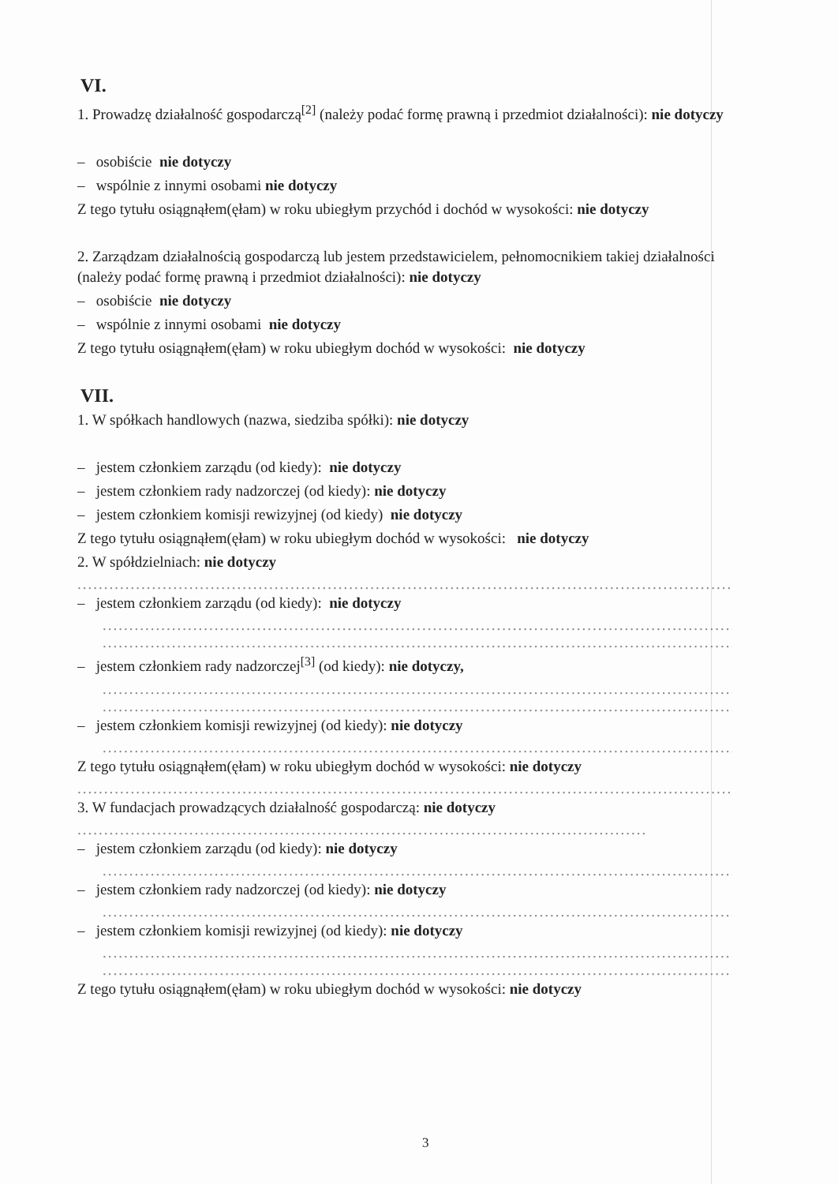VI.
1. Prowadzę działalność gospodarczą<sup>[2]</sup> (należy podać formę prawną i przedmiot działalności): nie dotyczy
– osobiście nie dotyczy
– wspólnie z innymi osobami nie dotyczy
Z tego tytułu osiągnąłem(ęłam) w roku ubiegłym przychód i dochód w wysokości: nie dotyczy
2. Zarządzam działalnością gospodarczą lub jestem przedstawicielem, pełnomocnikiem takiej działalności (należy podać formę prawną i przedmiot działalności): nie dotyczy
– osobiście nie dotyczy
– wspólnie z innymi osobami nie dotyczy
Z tego tytułu osiągnąłem(ęłam) w roku ubiegłym dochód w wysokości: nie dotyczy
VII.
1. W spółkach handlowych (nazwa, siedziba spółki): nie dotyczy
– jestem członkiem zarządu (od kiedy): nie dotyczy
– jestem członkiem rady nadzorczej (od kiedy): nie dotyczy
– jestem członkiem komisji rewizyjnej (od kiedy) nie dotyczy
Z tego tytułu osiągnąłem(ęłam) w roku ubiegłym dochód w wysokości: nie dotyczy
2. W spółdzielniach: nie dotyczy
......................................................................................................................................
– jestem członkiem zarządu (od kiedy): nie dotyczy
......................................................................................................................................
.................................................................................................................................,
– jestem członkiem rady nadzorczej<sup>[3]</sup> (od kiedy): nie dotyczy,
......................................................................................................................................
......................................................................................................................................
– jestem członkiem komisji rewizyjnej (od kiedy): nie dotyczy
......................................................................................................................................
Z tego tytułu osiągnąłem(ęłam) w roku ubiegłym dochód w wysokości: nie dotyczy
......................................................................................................................................
3. W fundacjach prowadzących działalność gospodarczą: nie dotyczy
......................................................................................................................................
– jestem członkiem zarządu (od kiedy): nie dotyczy
......................................................................................................................................
– jestem członkiem rady nadzorczej (od kiedy): nie dotyczy
......................................................................................................................................
– jestem członkiem komisji rewizyjnej (od kiedy): nie dotyczy
......................................................................................................................................
......................................................................................................................................
Z tego tytułu osiągnąłem(ęłam) w roku ubiegłym dochód w wysokości: nie dotyczy
3